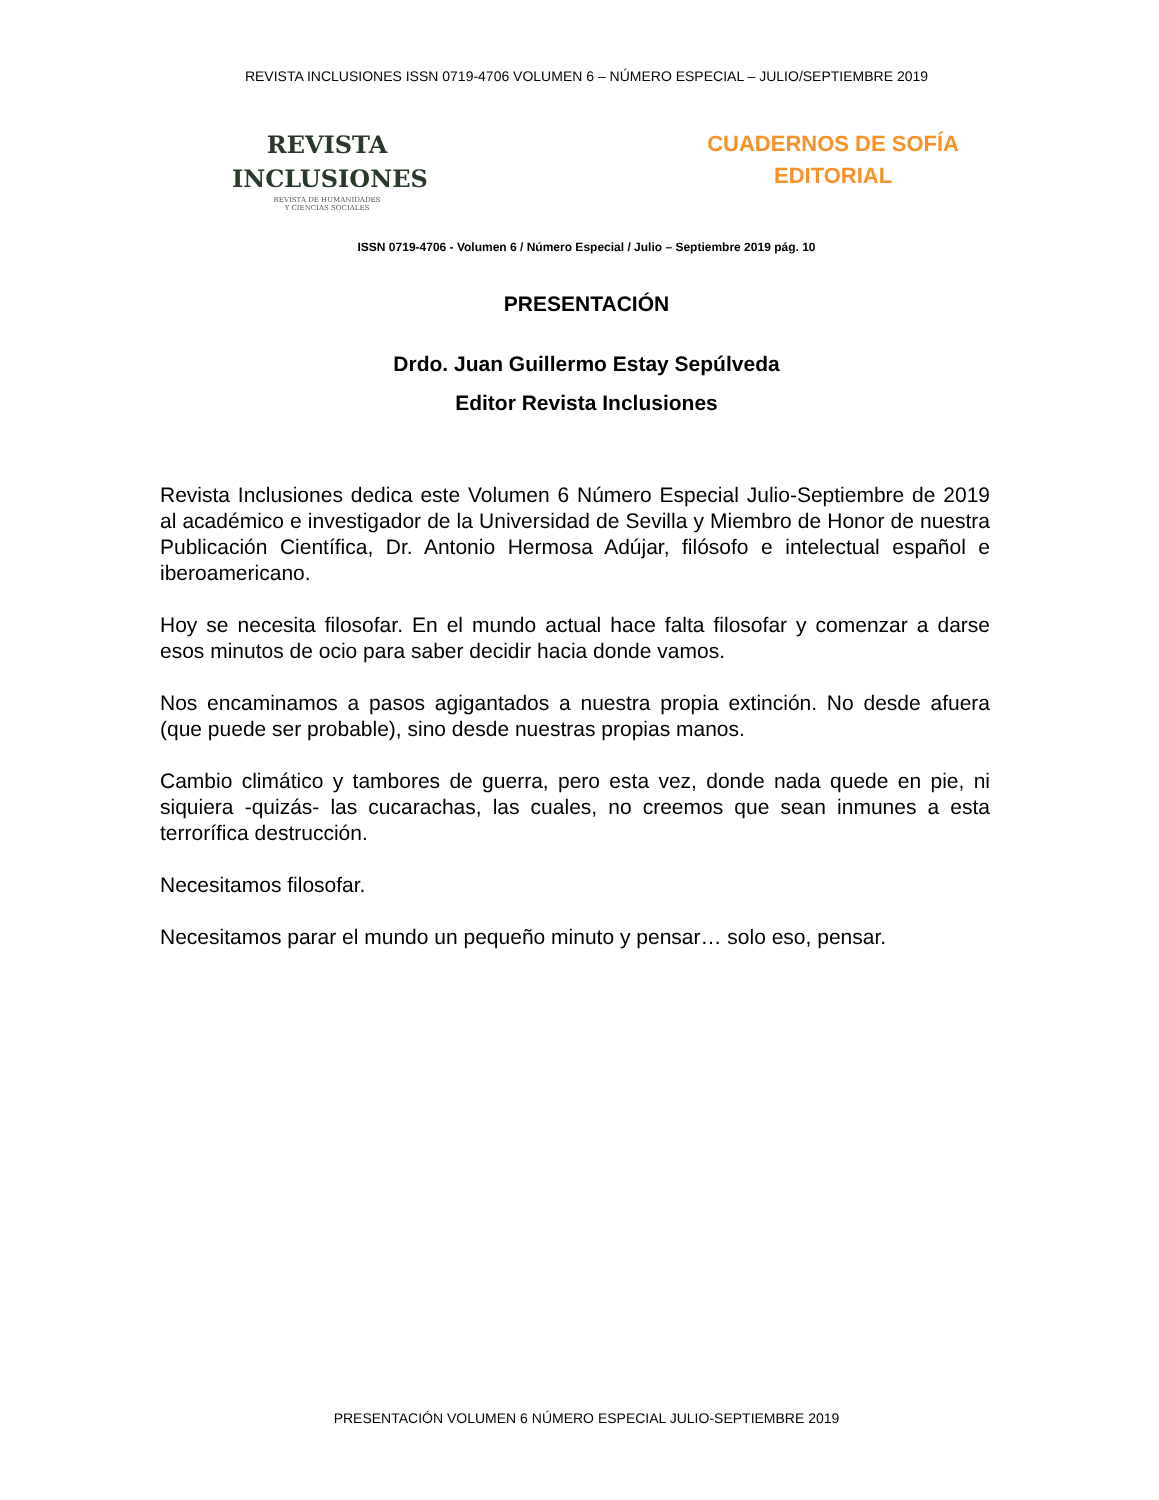REVISTA INCLUSIONES ISSN 0719-4706 VOLUMEN 6 – NÚMERO ESPECIAL – JULIO/SEPTIEMBRE 2019
REVISTA
INCLUSIONES
REVISTA DE HUMANIDADES
Y CIENCIAS SOCIALES
CUADERNOS DE SOFÍA
EDITORIAL
ISSN 0719-4706 - Volumen 6 / Número Especial / Julio – Septiembre 2019 pág. 10
PRESENTACIÓN
Drdo. Juan Guillermo Estay Sepúlveda
Editor Revista Inclusiones
Revista Inclusiones dedica este Volumen 6 Número Especial Julio-Septiembre de 2019 al académico e investigador de la Universidad de Sevilla y Miembro de Honor de nuestra Publicación Científica, Dr. Antonio Hermosa Adújar, filósofo e intelectual español e iberoamericano.
Hoy se necesita filosofar. En el mundo actual hace falta filosofar y comenzar a darse esos minutos de ocio para saber decidir hacia donde vamos.
Nos encaminamos a pasos agigantados a nuestra propia extinción. No desde afuera (que puede ser probable), sino desde nuestras propias manos.
Cambio climático y tambores de guerra, pero esta vez, donde nada quede en pie, ni siquiera -quizás- las cucarachas, las cuales, no creemos que sean inmunes a esta terrorífica destrucción.
Necesitamos filosofar.
Necesitamos parar el mundo un pequeño minuto y pensar… solo eso, pensar.
PRESENTACIÓN VOLUMEN 6 NÚMERO ESPECIAL JULIO-SEPTIEMBRE 2019